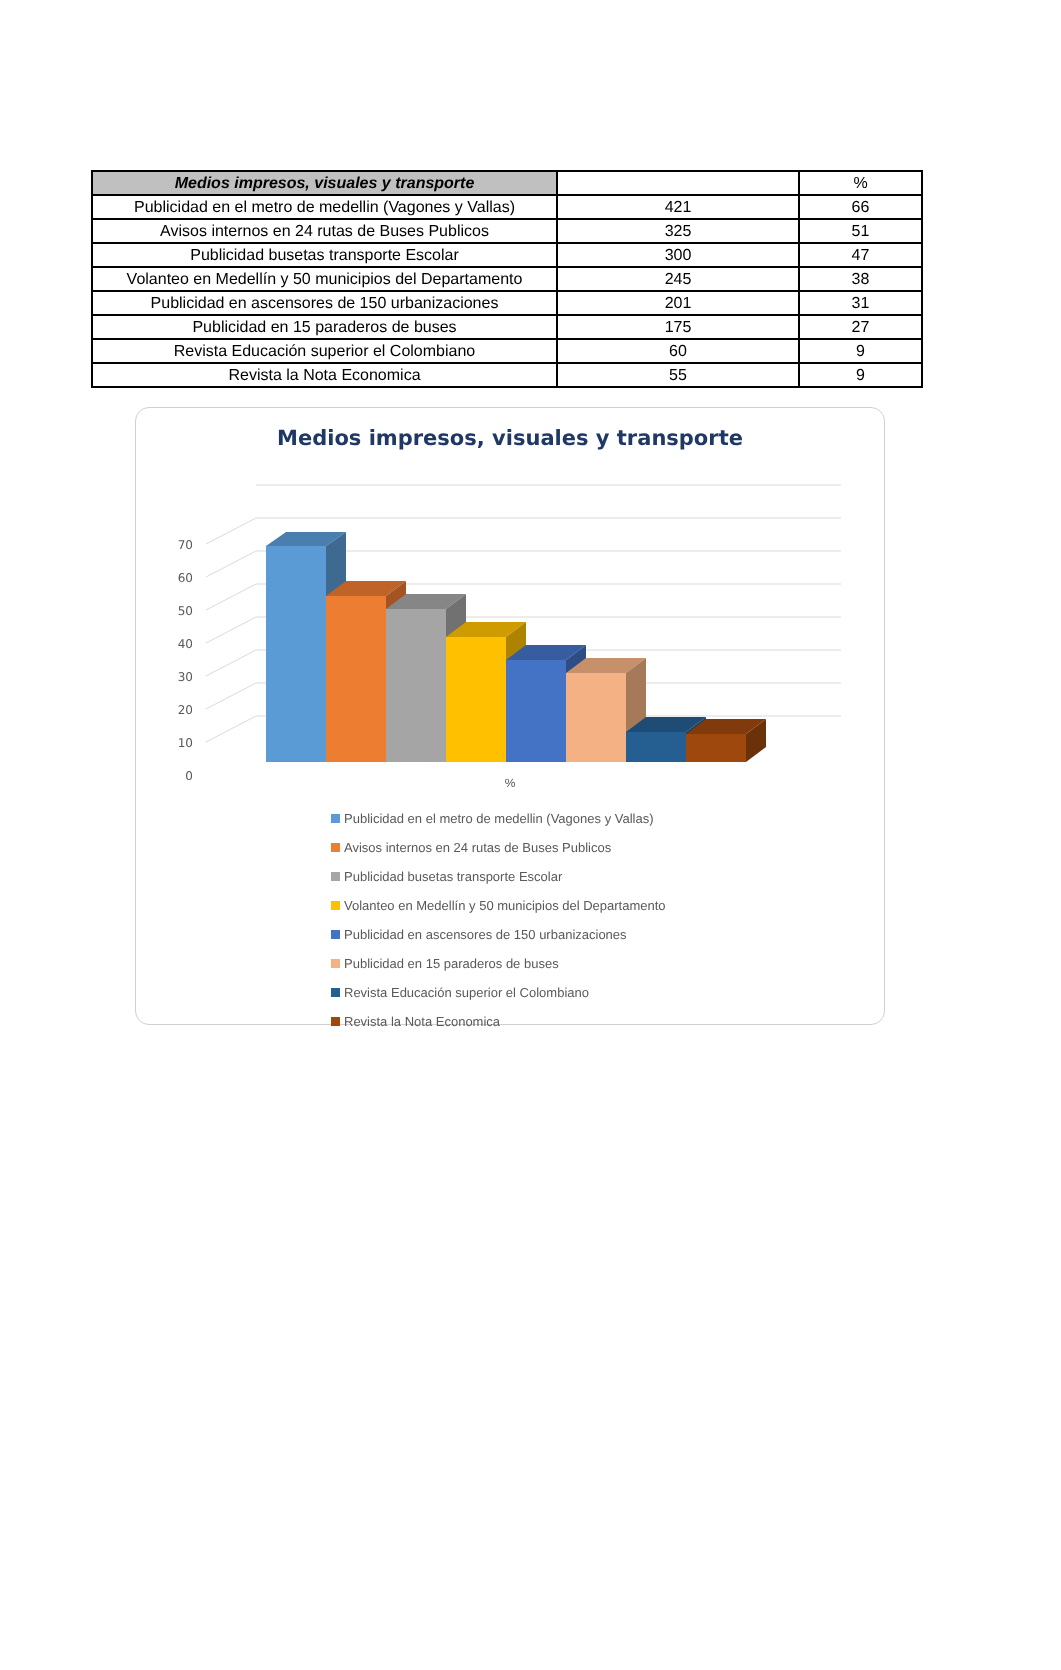| Medios impresos, visuales y transporte | | % |
| --- | --- | --- |
| Publicidad en el metro de medellin (Vagones y Vallas) | 421 | 66 |
| Avisos internos en 24 rutas de Buses Publicos | 325 | 51 |
| Publicidad busetas transporte Escolar | 300 | 47 |
| Volanteo en Medellín y 50 municipios del Departamento | 245 | 38 |
| Publicidad en ascensores de 150 urbanizaciones | 201 | 31 |
| Publicidad en 15 paraderos de buses | 175 | 27 |
| Revista Educación superior el Colombiano | 60 | 9 |
| Revista la Nota Economica | 55 | 9 |
Medios impresos, visuales y transporte
70
60
50
40
30
20
10
0
%
Publicidad en el metro de medellin (Vagones y Vallas)
Avisos internos en 24 rutas de Buses Publicos
Publicidad busetas transporte Escolar
Volanteo en Medellín y 50 municipios del Departamento
Publicidad en ascensores de 150 urbanizaciones
Publicidad en 15 paraderos de buses
Revista Educación superior el Colombiano
Revista la Nota Economica